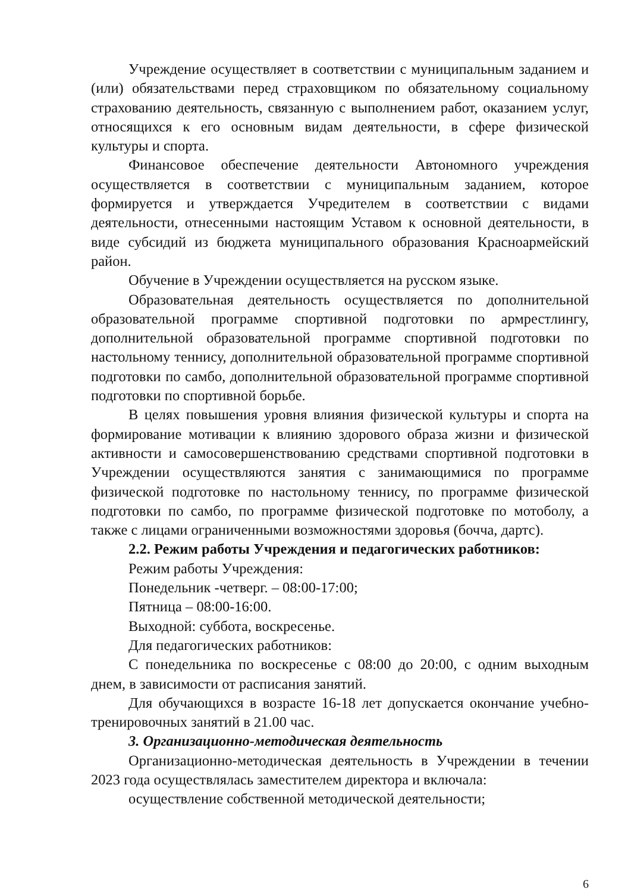Учреждение осуществляет в соответствии с муниципальным заданием и (или) обязательствами перед страховщиком по обязательному социальному страхованию деятельность, связанную с выполнением работ, оказанием услуг, относящихся к его основным видам деятельности, в сфере физической культуры и спорта.
Финансовое обеспечение деятельности Автономного учреждения осуществляется в соответствии с муниципальным заданием, которое формируется и утверждается Учредителем в соответствии с видами деятельности, отнесенными настоящим Уставом к основной деятельности, в виде субсидий из бюджета муниципального образования Красноармейский район.
Обучение в Учреждении осуществляется на русском языке.
Образовательная деятельность осуществляется по дополнительной образовательной программе спортивной подготовки по армрестлингу, дополнительной образовательной программе спортивной подготовки по настольному теннису, дополнительной образовательной программе спортивной подготовки по самбо, дополнительной образовательной программе спортивной подготовки по спортивной борьбе.
В целях повышения уровня влияния физической культуры и спорта на формирование мотивации к влиянию здорового образа жизни и физической активности и самосовершенствованию средствами спортивной подготовки в Учреждении осуществляются занятия с занимающимися по программе физической подготовке по настольному теннису, по программе физической подготовки по самбо, по программе физической подготовке по мотоболу, а также с лицами ограниченными возможностями здоровья (бочча, дартс).
2.2. Режим работы Учреждения и педагогических работников:
Режим работы Учреждения:
Понедельник -четверг. – 08:00-17:00;
Пятница – 08:00-16:00.
Выходной: суббота, воскресенье.
Для педагогических работников:
С понедельника по воскресенье с 08:00 до 20:00, с одним выходным днем, в зависимости от расписания занятий.
Для обучающихся в возрасте 16-18 лет допускается окончание учебно-тренировочных занятий в 21.00 час.
3. Организационно-методическая деятельность
Организационно-методическая деятельность в Учреждении в течении 2023 года осуществлялась заместителем директора и включала:
осуществление собственной методической деятельности;
6